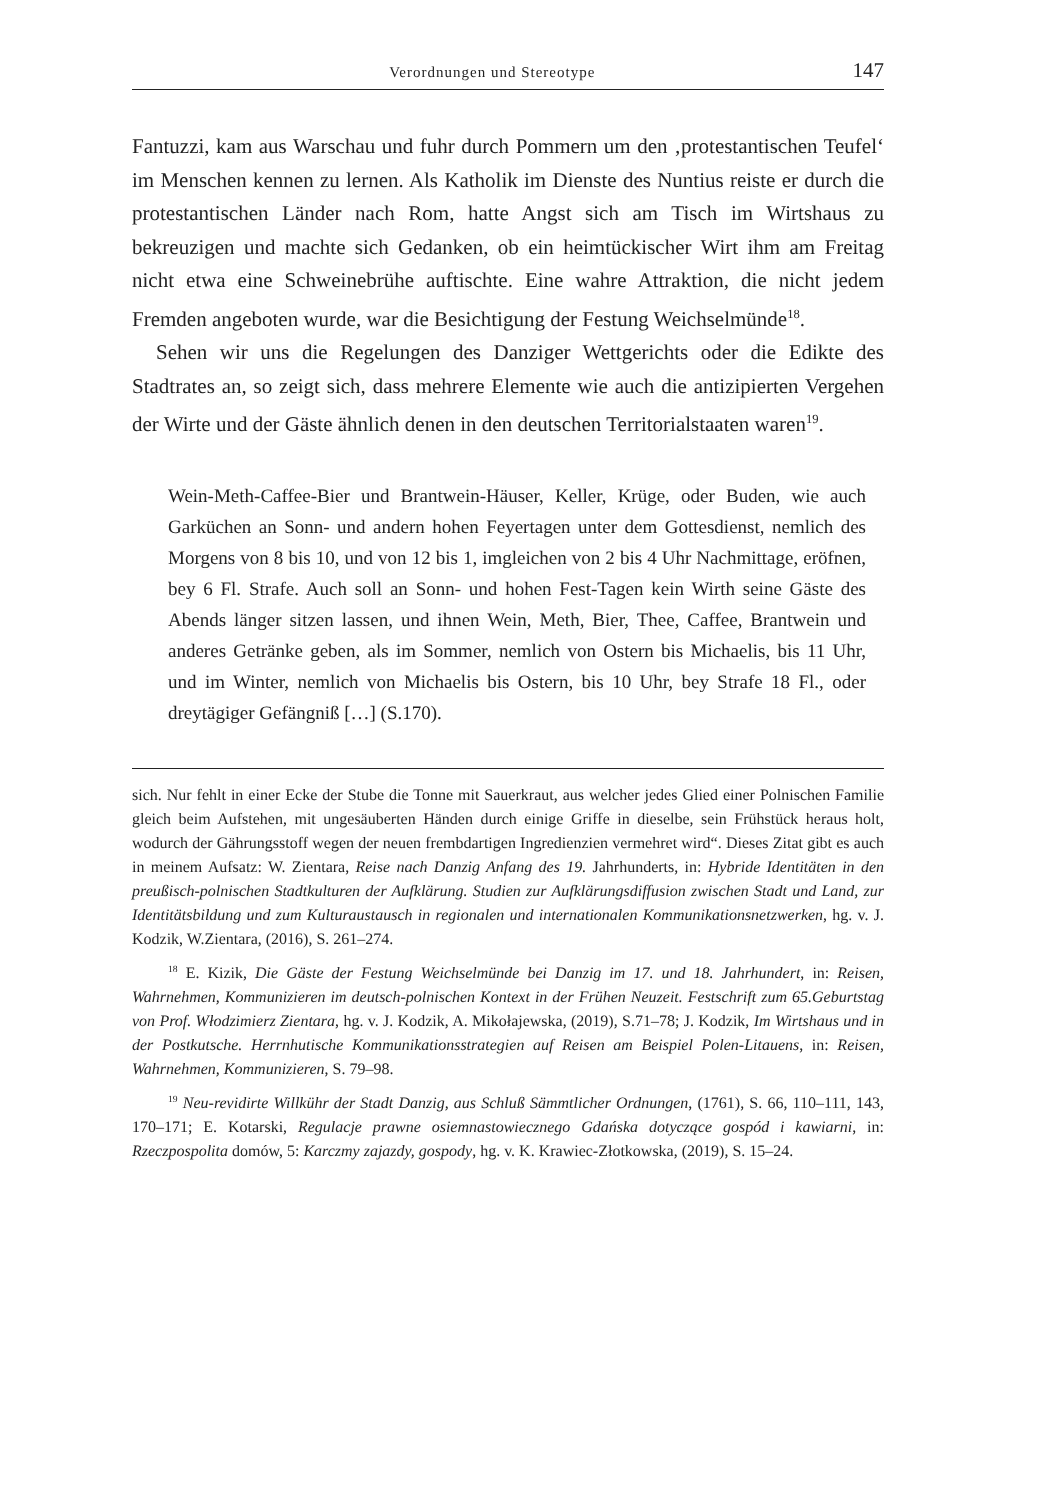Verordnungen und Stereotype 147
Fantuzzi, kam aus Warschau und fuhr durch Pommern um den ‚protestantischen Teufel‘ im Menschen kennen zu lernen. Als Katholik im Dienste des Nuntius reiste er durch die protestantischen Länder nach Rom, hatte Angst sich am Tisch im Wirtshaus zu bekreuzigen und machte sich Gedanken, ob ein heimtückischer Wirt ihm am Freitag nicht etwa eine Schweinebrühe auftischte. Eine wahre Attraktion, die nicht jedem Fremden angeboten wurde, war die Besichtigung der Festung Weichselmünde<sup>18</sup>.
Sehen wir uns die Regelungen des Danziger Wettgerichts oder die Edikte des Stadtrates an, so zeigt sich, dass mehrere Elemente wie auch die antizipierten Vergehen der Wirte und der Gäste ähnlich denen in den deutschen Territorialstaaten waren<sup>19</sup>.
Wein-Meth-Caffee-Bier und Brantwein-Häuser, Keller, Krüge, oder Buden, wie auch Garküchen an Sonn- und andern hohen Feyertagen unter dem Gottesdienst, nemlich des Morgens von 8 bis 10, und von 12 bis 1, imgleichen von 2 bis 4 Uhr Nachmittage, eröfnen, bey 6 Fl. Strafe. Auch soll an Sonn- und hohen Fest-Tagen kein Wirth seine Gäste des Abends länger sitzen lassen, und ihnen Wein, Meth, Bier, Thee, Caffee, Brantwein und anderes Getränke geben, als im Sommer, nemlich von Ostern bis Michaelis, bis 11 Uhr, und im Winter, nemlich von Michaelis bis Ostern, bis 10 Uhr, bey Strafe 18 Fl., oder dreytägiger Gefängniß […] (S.170).
sich. Nur fehlt in einer Ecke der Stube die Tonne mit Sauerkraut, aus welcher jedes Glied einer Polnischen Familie gleich beim Aufstehen, mit ungesäuberten Händen durch einige Griffe in dieselbe, sein Frühstück heraus holt, wodurch der Gährungsstoff wegen der neuen frembdartigen Ingredienzien vermehret wird“. Dieses Zitat gibt es auch in meinem Aufsatz: W. Zientara, Reise nach Danzig Anfang des 19. Jahrhunderts, in: Hybride Identitäten in den preußisch-polnischen Stadtkulturen der Aufklärung. Studien zur Aufklärungsdiffusion zwischen Stadt und Land, zur Identitätsbildung und zum Kulturaustausch in regionalen und internationalen Kommunikationsnetzwerken, hg. v. J. Kodzik, W.Zientara, (2016), S. 261–274.
<sup>18</sup> E. Kizik, Die Gäste der Festung Weichselmünde bei Danzig im 17. und 18. Jahrhundert, in: Reisen, Wahrnehmen, Kommunizieren im deutsch-polnischen Kontext in der Frühen Neuzeit. Festschrift zum 65.Geburtstag von Prof. Włodzimierz Zientara, hg. v. J. Kodzik, A. Mikołajewska, (2019), S.71–78; J. Kodzik, Im Wirtshaus und in der Postkutsche. Herrnhutische Kommunikationsstrategien auf Reisen am Beispiel Polen-Litauens, in: Reisen, Wahrnehmen, Kommunizieren, S. 79–98.
<sup>19</sup> Neu-revidirte Willkühr der Stadt Danzig, aus Schluß Sämmtlicher Ordnungen, (1761), S. 66, 110–111, 143, 170–171; E. Kotarski, Regulacje prawne osiemnastowiecznego Gdańska dotyczące gospód i kawiarni, in: Rzeczpospolita domów, 5: Karczmy zajazdy, gospody, hg. v. K. Krawiec-Złotkowska, (2019), S. 15–24.